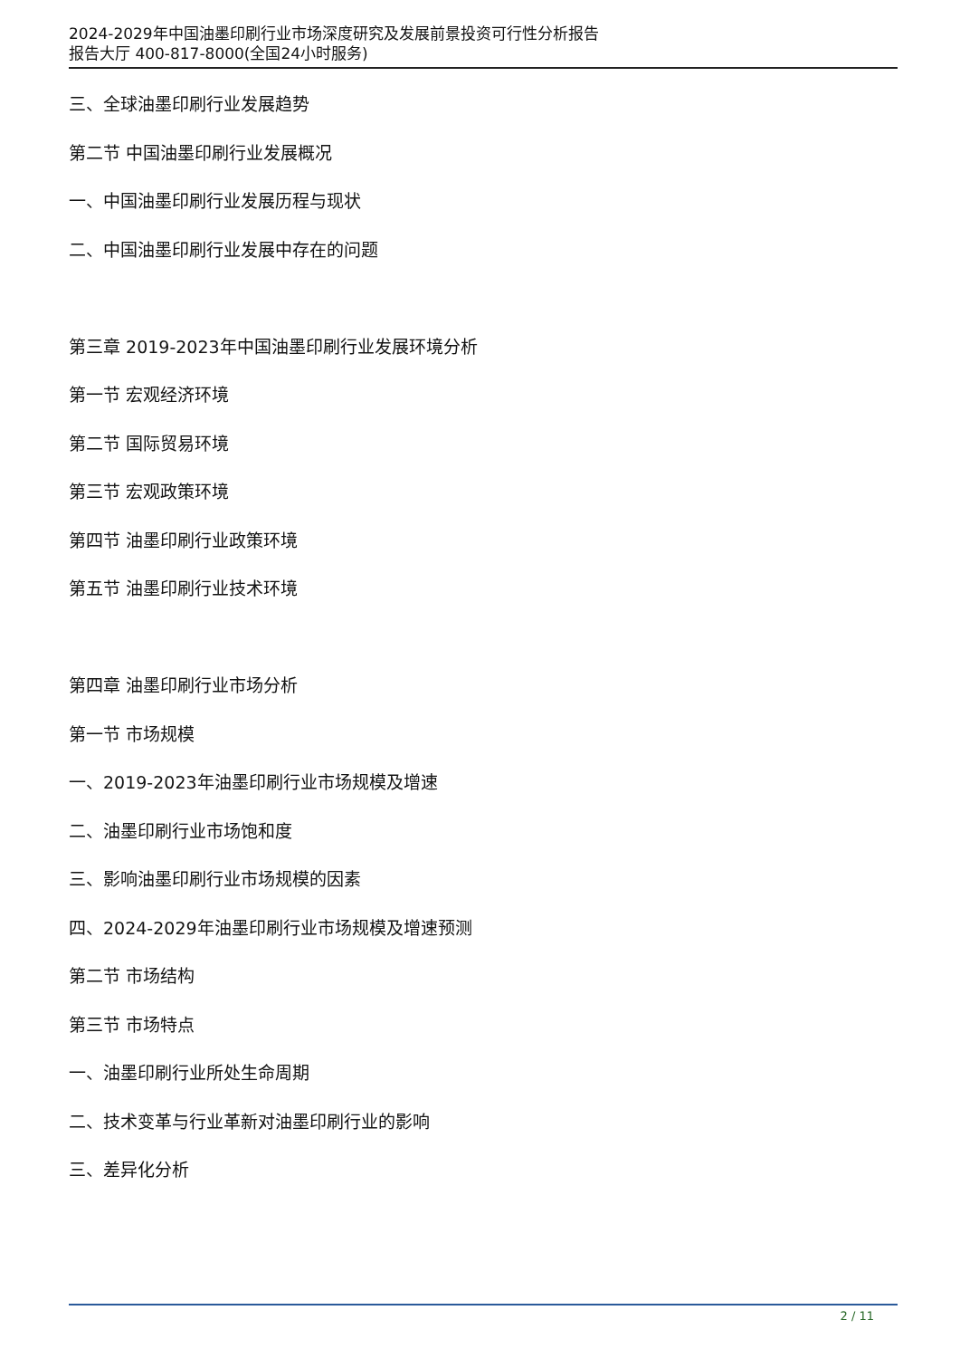2024-2029年中国油墨印刷行业市场深度研究及发展前景投资可行性分析报告
报告大厅 400-817-8000(全国24小时服务)
三、全球油墨印刷行业发展趋势
第二节 中国油墨印刷行业发展概况
一、中国油墨印刷行业发展历程与现状
二、中国油墨印刷行业发展中存在的问题
第三章 2019-2023年中国油墨印刷行业发展环境分析
第一节 宏观经济环境
第二节 国际贸易环境
第三节 宏观政策环境
第四节 油墨印刷行业政策环境
第五节 油墨印刷行业技术环境
第四章 油墨印刷行业市场分析
第一节 市场规模
一、2019-2023年油墨印刷行业市场规模及增速
二、油墨印刷行业市场饱和度
三、影响油墨印刷行业市场规模的因素
四、2024-2029年油墨印刷行业市场规模及增速预测
第二节 市场结构
第三节 市场特点
一、油墨印刷行业所处生命周期
二、技术变革与行业革新对油墨印刷行业的影响
三、差异化分析
2 / 11